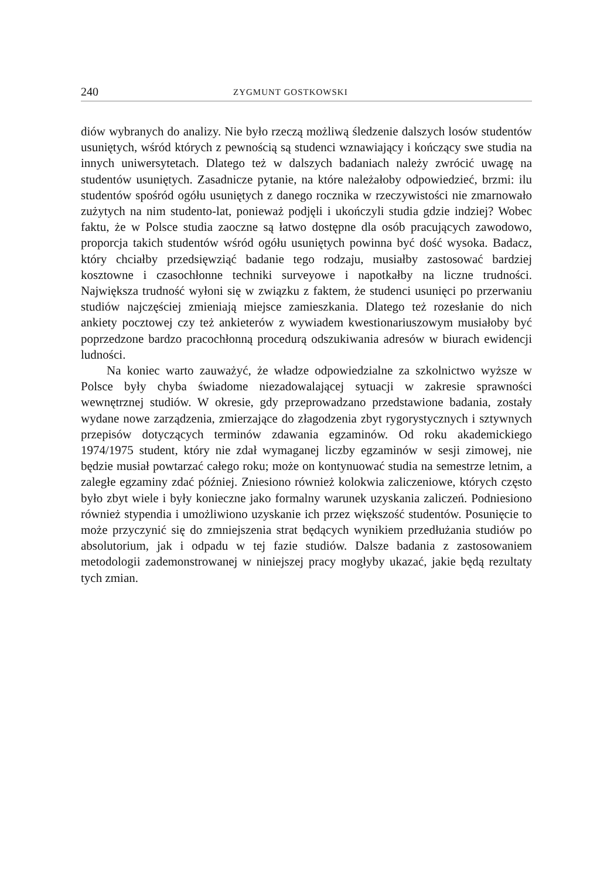240 ZYGMUNT GOSTKOWSKI
diów wybranych do analizy. Nie było rzeczą możliwą śledzenie dalszych losów studentów usuniętych, wśród których z pewnością są studenci wznawiający i kończący swe studia na innych uniwersytetach. Dlatego też w dalszych badaniach należy zwrócić uwagę na studentów usuniętych. Zasadnicze pytanie, na które należałoby odpowiedzieć, brzmi: ilu studentów spośród ogółu usuniętych z danego rocznika w rzeczywistości nie zmarnowało zużytych na nim studento-lat, ponieważ podjęli i ukończyli studia gdzie indziej? Wobec faktu, że w Polsce studia zaoczne są łatwo dostępne dla osób pracujących zawodowo, proporcja takich studentów wśród ogółu usuniętych powinna być dość wysoka. Badacz, który chciałby przedsięwziąć badanie tego rodzaju, musiałby zastosować bardziej kosztowne i czasochłonne techniki surveyowe i napotkałby na liczne trudności. Największa trudność wyłoni się w związku z faktem, że studenci usunięci po przerwaniu studiów najczęściej zmieniają miejsce zamieszkania. Dlatego też rozesłanie do nich ankiety pocztowej czy też ankieterów z wywiadem kwestionariuszowym musiałoby być poprzedzone bardzo pracochłonną procedurą odszukiwania adresów w biurach ewidencji ludności.
Na koniec warto zauważyć, że władze odpowiedzialne za szkolnictwo wyższe w Polsce były chyba świadome niezadowalającej sytuacji w zakresie sprawności wewnętrznej studiów. W okresie, gdy przeprowadzano przedstawione badania, zostały wydane nowe zarządzenia, zmierzające do złagodzenia zbyt rygorystycznych i sztywnych przepisów dotyczących terminów zdawania egzaminów. Od roku akademickiego 1974/1975 student, który nie zdał wymaganej liczby egzaminów w sesji zimowej, nie będzie musiał powtarzać całego roku; może on kontynuować studia na semestrze letnim, a zaległe egzaminy zdać później. Zniesiono również kolokwia zaliczeniowe, których często było zbyt wiele i były konieczne jako formalny warunek uzyskania zaliczeń. Podniesiono również stypendia i umożliwiono uzyskanie ich przez większość studentów. Posunięcie to może przyczynić się do zmniejszenia strat będących wynikiem przedłużania studiów po absolutorium, jak i odpadu w tej fazie studiów. Dalsze badania z zastosowaniem metodologii zademonstrowanej w niniejszej pracy mogłyby ukazać, jakie będą rezultaty tych zmian.